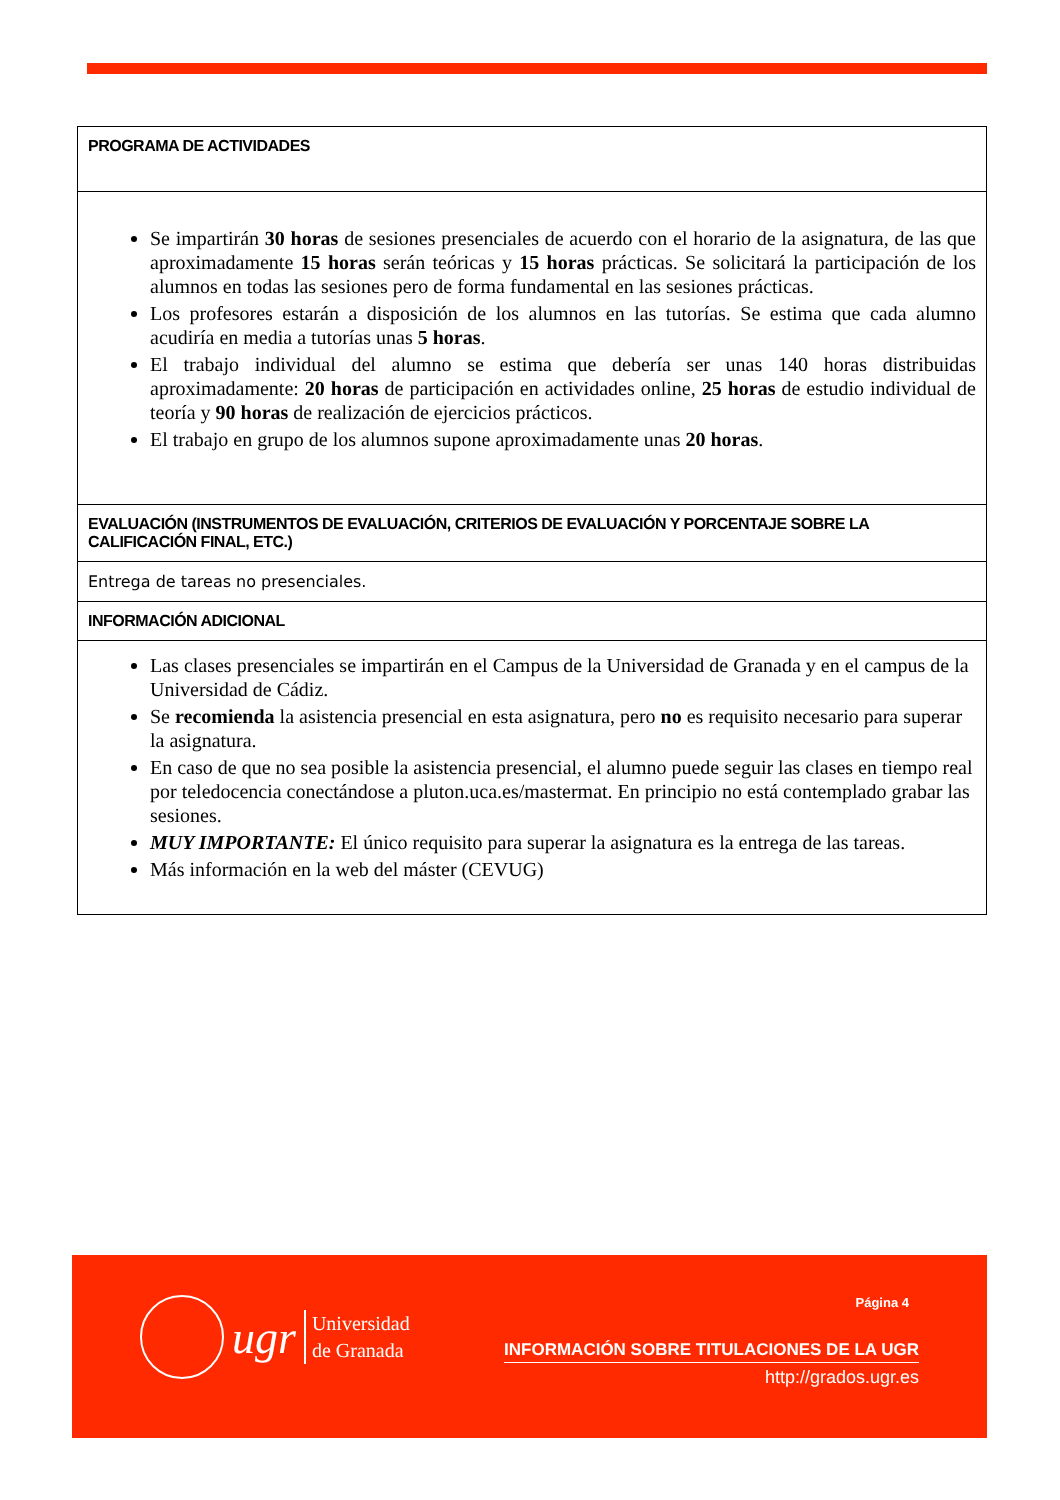| PROGRAMA DE ACTIVIDADES |
| --- |
| Se impartirán 30 horas de sesiones presenciales de acuerdo con el horario de la asignatura, de las que aproximadamente 15 horas serán teóricas y 15 horas prácticas. Se solicitará la participación de los alumnos en todas las sesiones pero de forma fundamental en las sesiones prácticas. Los profesores estarán a disposición de los alumnos en las tutorías. Se estima que cada alumno acudiría en media a tutorías unas 5 horas . El trabajo individual del alumno se estima que debería ser unas 140 horas distribuidas aproximadamente: 20 horas de participación en actividades online, 25 horas de estudio individual de teoría y 90 horas de realización de ejercicios prácticos. El trabajo en grupo de los alumnos supone aproximadamente unas 20 horas . |
| EVALUACIÓN (INSTRUMENTOS DE EVALUACIÓN, CRITERIOS DE EVALUACIÓN Y PORCENTAJE SOBRE LA CALIFICACIÓN FINAL, ETC.) |
| Entrega de tareas no presenciales. |
| INFORMACIÓN ADICIONAL |
| Las clases presenciales se impartirán en el Campus de la Universidad de Granada y en el campus de la Universidad de Cádiz. Se recomienda la asistencia presencial en esta asignatura, pero no es requisito necesario para superar la asignatura. En caso de que no sea posible la asistencia presencial, el alumno puede seguir las clases en tiempo real por teledocencia conectándose a pluton.uca.es/mastermat. En principio no está contemplado grabar las sesiones. MUY IMPORTANTE: El único requisito para superar la asignatura es la entrega de las tareas. Más información en la web del máster (CEVUG) |
ugr
Universidad
de Granada
Página 4
INFORMACIÓN SOBRE TITULACIONES DE LA UGR
http://grados.ugr.es